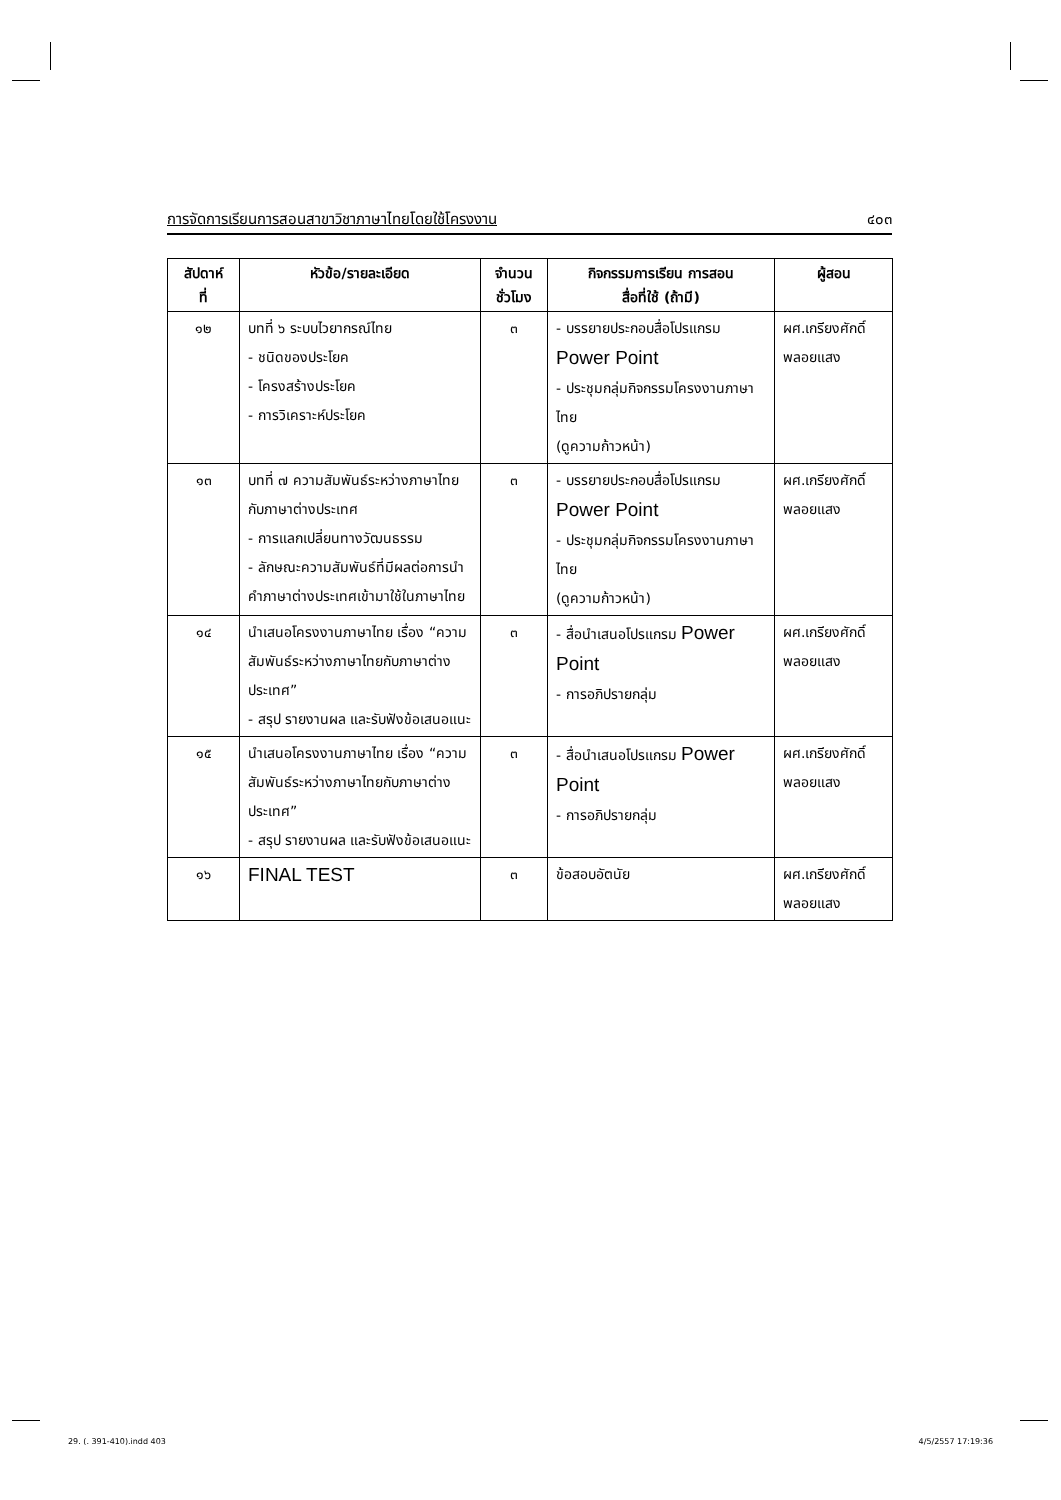การจัดการเรียนการสอนสาขาวิชาภาษาไทยโดยใช้โครงงาน ๔๐๓
| สัปดาห์ ที่ | หัวข้อ/รายละเอียด | จำนวน ชั่วโมง | กิจกรรมการเรียน การสอน สื่อที่ใช้ (ถ้ามี) | ผู้สอน |
| --- | --- | --- | --- | --- |
| ๑๒ | บทที่ ๖ ระบบไวยากรณ์ไทย - ชนิดของประโยค - โครงสร้างประโยค - การวิเคราะห์ประโยค | ๓ | - บรรยายประกอบสื่อโปรแกรม Power Point - ประชุมกลุ่มกิจกรรมโครงงานภาษาไทย (ดูความก้าวหน้า) | ผศ.เกรียงศักดิ์ พลอยแสง |
| ๑๓ | บทที่ ๗ ความสัมพันธ์ระหว่างภาษาไทยกับภาษาต่างประเทศ - การแลกเปลี่ยนทางวัฒนธรรม - ลักษณะความสัมพันธ์ที่มีผลต่อการนำคำภาษาต่างประเทศเข้ามาใช้ในภาษาไทย | ๓ | - บรรยายประกอบสื่อโปรแกรม Power Point - ประชุมกลุ่มกิจกรรมโครงงานภาษาไทย (ดูความก้าวหน้า) | ผศ.เกรียงศักดิ์ พลอยแสง |
| ๑๔ | นำเสนอโครงงานภาษาไทย เรื่อง “ความสัมพันธ์ระหว่างภาษาไทยกับภาษาต่างประเทศ” - สรุป รายงานผล และรับฟังข้อเสนอแนะ | ๓ | - สื่อนำเสนอโปรแกรม Power Point - การอภิปรายกลุ่ม | ผศ.เกรียงศักดิ์ พลอยแสง |
| ๑๕ | นำเสนอโครงงานภาษาไทย เรื่อง “ความสัมพันธ์ระหว่างภาษาไทยกับภาษาต่างประเทศ” - สรุป รายงานผล และรับฟังข้อเสนอแนะ | ๓ | - สื่อนำเสนอโปรแกรม Power Point - การอภิปรายกลุ่ม | ผศ.เกรียงศักดิ์ พลอยแสง |
| ๑๖ | FINAL TEST | ๓ | ข้อสอบอัตนัย | ผศ.เกรียงศักดิ์ พลอยแสง |
29. (. 391-410).indd 403 4/5/2557 17:19:36